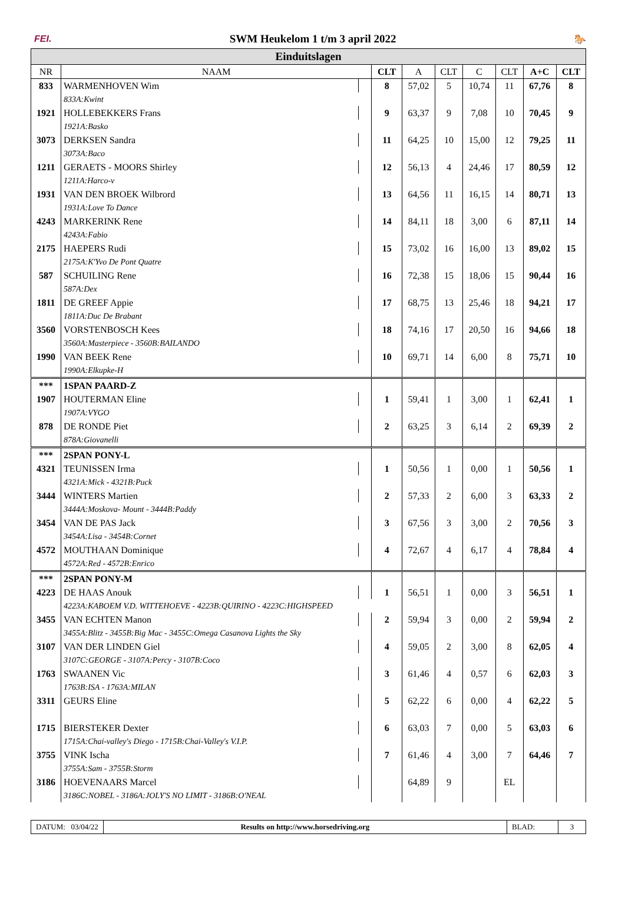FEI. SWM Heukelom 1 t/m 3 april 2022 🐎
Einduitslagen
| NR | NAAM | | CLT | A | CLT | C | CLT | A+C | CLT |
| --- | --- | --- | --- | --- | --- | --- | --- | --- | --- |
| 833 | WARMENHOVEN Wim | | 8 | 57,02 | 5 | 10,74 | 11 | 67,76 | 8 |
| | 833A:Kwint | | | | | | | | |
| 1921 | HOLLEBEKKERS Frans | | 9 | 63,37 | 9 | 7,08 | 10 | 70,45 | 9 |
| | 1921A:Basko | | | | | | | | |
| 3073 | DERKSEN Sandra | | 11 | 64,25 | 10 | 15,00 | 12 | 79,25 | 11 |
| | 3073A:Baco | | | | | | | | |
| 1211 | GERAETS - MOORS Shirley | | 12 | 56,13 | 4 | 24,46 | 17 | 80,59 | 12 |
| | 1211A:Harco-v | | | | | | | | |
| 1931 | VAN DEN BROEK Wilbrord | | 13 | 64,56 | 11 | 16,15 | 14 | 80,71 | 13 |
| | 1931A:Love To Dance | | | | | | | | |
| 4243 | MARKERINK Rene | | 14 | 84,11 | 18 | 3,00 | 6 | 87,11 | 14 |
| | 4243A:Fabio | | | | | | | | |
| 2175 | HAEPERS Rudi | | 15 | 73,02 | 16 | 16,00 | 13 | 89,02 | 15 |
| | 2175A:K'Yvo De Pont Quatre | | | | | | | | |
| 587 | SCHUILING Rene | | 16 | 72,38 | 15 | 18,06 | 15 | 90,44 | 16 |
| | 587A:Dex | | | | | | | | |
| 1811 | DE GREEF Appie | | 17 | 68,75 | 13 | 25,46 | 18 | 94,21 | 17 |
| | 1811A:Duc De Brabant | | | | | | | | |
| 3560 | VORSTENBOSCH Kees | | 18 | 74,16 | 17 | 20,50 | 16 | 94,66 | 18 |
| | 3560A:Masterpiece - 3560B:BAILANDO | | | | | | | | |
| 1990 | VAN BEEK Rene | | 10 | 69,71 | 14 | 6,00 | 8 | 75,71 | 10 |
| | 1990A:Elkupke-H | | | | | | | | |
| *** | 1SPAN PAARD-Z | | | | | | | | |
| 1907 | HOUTERMAN Eline | | 1 | 59,41 | 1 | 3,00 | 1 | 62,41 | 1 |
| | 1907A:VYGO | | | | | | | | |
| 878 | DE RONDE Piet | | 2 | 63,25 | 3 | 6,14 | 2 | 69,39 | 2 |
| | 878A:Giovanelli | | | | | | | | |
| *** | 2SPAN PONY-L | | | | | | | | |
| 4321 | TEUNISSEN Irma | | 1 | 50,56 | 1 | 0,00 | 1 | 50,56 | 1 |
| | 4321A:Mick - 4321B:Puck | | | | | | | | |
| 3444 | WINTERS Martien | | 2 | 57,33 | 2 | 6,00 | 3 | 63,33 | 2 |
| | 3444A:Moskova- Mount - 3444B:Paddy | | | | | | | | |
| 3454 | VAN DE PAS Jack | | 3 | 67,56 | 3 | 3,00 | 2 | 70,56 | 3 |
| | 3454A:Lisa - 3454B:Cornet | | | | | | | | |
| 4572 | MOUTHAAN Dominique | | 4 | 72,67 | 4 | 6,17 | 4 | 78,84 | 4 |
| | 4572A:Red - 4572B:Enrico | | | | | | | | |
| *** | 2SPAN PONY-M | | | | | | | | |
| 4223 | DE HAAS Anouk | | 1 | 56,51 | 1 | 0,00 | 3 | 56,51 | 1 |
| | 4223A:KABOEM V.D. WITTEHOEVE - 4223B:QUIRINO - 4223C:HIGHSPEED | | | | | | | | |
| 3455 | VAN ECHTEN Manon | | 2 | 59,94 | 3 | 0,00 | 2 | 59,94 | 2 |
| | 3455A:Blitz - 3455B:Big Mac - 3455C:Omega Casanova Lights the Sky | | | | | | | | |
| 3107 | VAN DER LINDEN Giel | | 4 | 59,05 | 2 | 3,00 | 8 | 62,05 | 4 |
| | 3107C:GEORGE - 3107A:Percy - 3107B:Coco | | | | | | | | |
| 1763 | SWAANEN Vic | | 3 | 61,46 | 4 | 0,57 | 6 | 62,03 | 3 |
| | 1763B:ISA - 1763A:MILAN | | | | | | | | |
| 3311 | GEURS Eline | | 5 | 62,22 | 6 | 0,00 | 4 | 62,22 | 5 |
| 1715 | BIERSTEKER Dexter | | 6 | 63,03 | 7 | 0,00 | 5 | 63,03 | 6 |
| | 1715A:Chai-valley's Diego - 1715B:Chai-Valley's V.I.P. | | | | | | | | |
| 3755 | VINK Ischa | | 7 | 61,46 | 4 | 3,00 | 7 | 64,46 | 7 |
| | 3755A:Sam - 3755B:Storm | | | | | | | | |
| 3186 | HOEVENAARS Marcel | | | 64,89 | 9 | | EL | | |
| | 3186C:NOBEL - 3186A:JOLY'S NO LIMIT - 3186B:O'NEAL | | | | | | | | |
DATUM: 03/04/22
Results on http://www.horsedriving.org
BLAD: 3